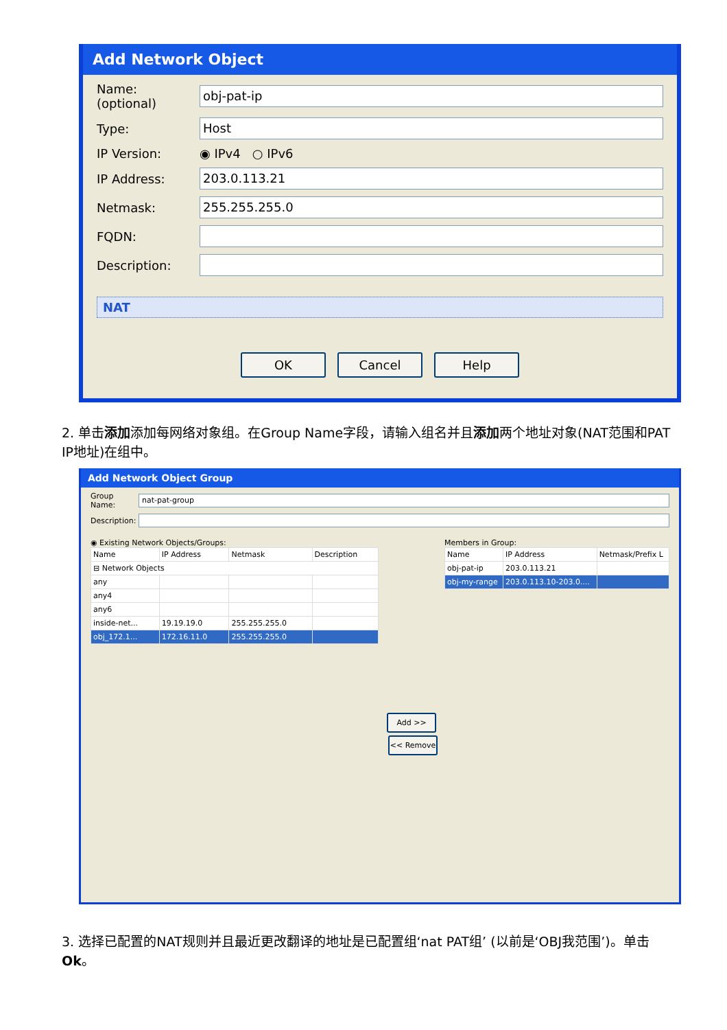Add Network Object
Name: (optional) obj-pat-ip
Type: Host
IP Version: ◉ IPv4 ○ IPv6
IP Address: 203.0.113.21
Netmask: 255.255.255.0
FQDN:
Description:
NAT
OK Cancel Help
2. 单击添加添加每网络对象组。在Group Name字段，请输入组名并且添加两个地址对象(NAT范围和PAT IP地址)在组中。
Add Network Object Group
Group Name: nat-pat-group
Description:
◉ Existing Network Objects/Groups:
| Name | IP Address | Netmask | Description |
| --- | --- | --- | --- |
| ⊟ Network Objects | | | |
| any | | | |
| any4 | | | |
| any6 | | | |
| inside-net... | 19.19.19.0 | 255.255.255.0 | |
| obj_172.1... | 172.16.11.0 | 255.255.255.0 | |
Add >>
<< Remove
Members in Group:
| Name | IP Address | Netmask/Prefix L |
| --- | --- | --- |
| obj-pat-ip | 203.0.113.21 | |
| obj-my-range | 203.0.113.10-203.0.... | |
3. 选择已配置的NAT规则并且最近更改翻译的地址是已配置组‘nat PAT组’ (以前是‘OBJ我范围’)。单击 Ok。